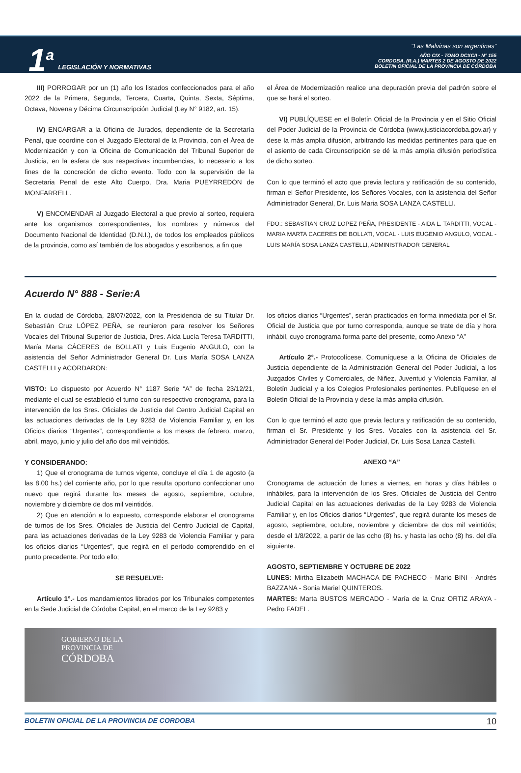1<sup>a</sup>
LEGISLACIÓN Y NORMATIVAS
“Las Malvinas son argentinas”
AÑO CIX - TOMO DCXCII - N° 155
CORDOBA, (R.A.) MARTES 2 DE AGOSTO DE 2022
BOLETIN OFICIAL DE LA PROVINCIA DE CÓRDOBA
III) PORROGAR por un (1) año los listados confeccionados para el año 2022 de la Primera, Segunda, Tercera, Cuarta, Quinta, Sexta, Séptima, Octava, Novena y Décima Circunscripción Judicial (Ley N° 9182, art. 15).
IV) ENCARGAR a la Oficina de Jurados, dependiente de la Secretaría Penal, que coordine con el Juzgado Electoral de la Provincia, con el Área de Modernización y con la Oficina de Comunicación del Tribunal Superior de Justicia, en la esfera de sus respectivas incumbencias, lo necesario a los fines de la concreción de dicho evento. Todo con la supervisión de la Secretaria Penal de este Alto Cuerpo, Dra. Maria PUEYRREDON de MONFARRELL.
V) ENCOMENDAR al Juzgado Electoral a que previo al sorteo, requiera ante los organismos correspondientes, los nombres y números del Documento Nacional de Identidad (D.N.I.), de todos los empleados públicos de la provincia, como así también de los abogados y escribanos, a fin que
el Área de Modernización realice una depuración previa del padrón sobre el que se hará el sorteo.
VI) PUBLÍQUESE en el Boletín Oficial de la Provincia y en el Sitio Oficial del Poder Judicial de la Provincia de Córdoba (www.justiciacordoba.gov.ar) y dese la más amplia difusión, arbitrando las medidas pertinentes para que en el asiento de cada Circunscripción se dé la más amplia difusión periodística de dicho sorteo.
Con lo que terminó el acto que previa lectura y ratificación de su contenido, firman el Señor Presidente, los Señores Vocales, con la asistencia del Señor Administrador General, Dr. Luis Maria SOSA LANZA CASTELLI.
FDO.: SEBASTIAN CRUZ LOPEZ PEÑA, PRESIDENTE - AIDA L. TARDITTI, VOCAL - MARIA MARTA CACERES DE BOLLATI, VOCAL - LUIS EUGENIO ANGULO, VOCAL - LUIS MARÍA SOSA LANZA CASTELLI, ADMINISTRADOR GENERAL
Acuerdo N° 888 - Serie:A
En la ciudad de Córdoba, 28/07/2022, con la Presidencia de su Titular Dr. Sebastián Cruz LÓPEZ PEÑA, se reunieron para resolver los Señores Vocales del Tribunal Superior de Justicia, Dres. Aída Lucía Teresa TARDITTI, María Marta CÁCERES de BOLLATI y Luis Eugenio ANGULO, con la asistencia del Señor Administrador General Dr. Luis María SOSA LANZA CASTELLI y ACORDARON:
VISTO: Lo dispuesto por Acuerdo N° 1187 Serie “A” de fecha 23/12/21, mediante el cual se estableció el turno con su respectivo cronograma, para la intervención de los Sres. Oficiales de Justicia del Centro Judicial Capital en las actuaciones derivadas de la Ley 9283 de Violencia Familiar y, en los Oficios diarios “Urgentes”, correspondiente a los meses de febrero, marzo, abril, mayo, junio y julio del año dos mil veintidós.
Y CONSIDERANDO:
1) Que el cronograma de turnos vigente, concluye el día 1 de agosto (a las 8.00 hs.) del corriente año, por lo que resulta oportuno confeccionar uno nuevo que regirá durante los meses de agosto, septiembre, octubre, noviembre y diciembre de dos mil veintidós.
2) Que en atención a lo expuesto, corresponde elaborar el cronograma de turnos de los Sres. Oficiales de Justicia del Centro Judicial de Capital, para las actuaciones derivadas de la Ley 9283 de Violencia Familiar y para los oficios diarios “Urgentes”, que regirá en el período comprendido en el punto precedente. Por todo ello;
SE RESUELVE:
Artículo 1°.- Los mandamientos librados por los Tribunales competentes en la Sede Judicial de Córdoba Capital, en el marco de la Ley 9283 y
los oficios diarios “Urgentes”, serán practicados en forma inmediata por el Sr. Oficial de Justicia que por turno corresponda, aunque se trate de día y hora inhábil, cuyo cronograma forma parte del presente, como Anexo “A”
Artículo 2°.- Protocolícese. Comuníquese a la Oficina de Oficiales de Justicia dependiente de la Administración General del Poder Judicial, a los Juzgados Civiles y Comerciales, de Niñez, Juventud y Violencia Familiar, al Boletín Judicial y a los Colegios Profesionales pertinentes. Publíquese en el Boletín Oficial de la Provincia y dese la más amplia difusión.
Con lo que terminó el acto que previa lectura y ratificación de su contenido, firman el Sr. Presidente y los Sres. Vocales con la asistencia del Sr. Administrador General del Poder Judicial, Dr. Luis Sosa Lanza Castelli.
ANEXO “A”
Cronograma de actuación de lunes a viernes, en horas y días hábiles o inhábiles, para la intervención de los Sres. Oficiales de Justicia del Centro Judicial Capital en las actuaciones derivadas de la Ley 9283 de Violencia Familiar y, en los Oficios diarios “Urgentes”, que regirá durante los meses de agosto, septiembre, octubre, noviembre y diciembre de dos mil veintidós; desde el 1/8/2022, a partir de las ocho (8) hs. y hasta las ocho (8) hs. del día siguiente.
AGOSTO, SEPTIEMBRE Y OCTUBRE DE 2022
LUNES: Mirtha Elizabeth MACHACA DE PACHECO - Mario BINI - Andrés BAZZANA - Sonia Mariel QUINTEROS.
MARTES: Marta BUSTOS MERCADO - María de la Cruz ORTIZ ARAYA - Pedro FADEL.
GOBIERNO DE LA
PROVINCIA DE
CÓRDOBA
BOLETIN OFICIAL DE LA PROVINCIA DE CORDOBA 10